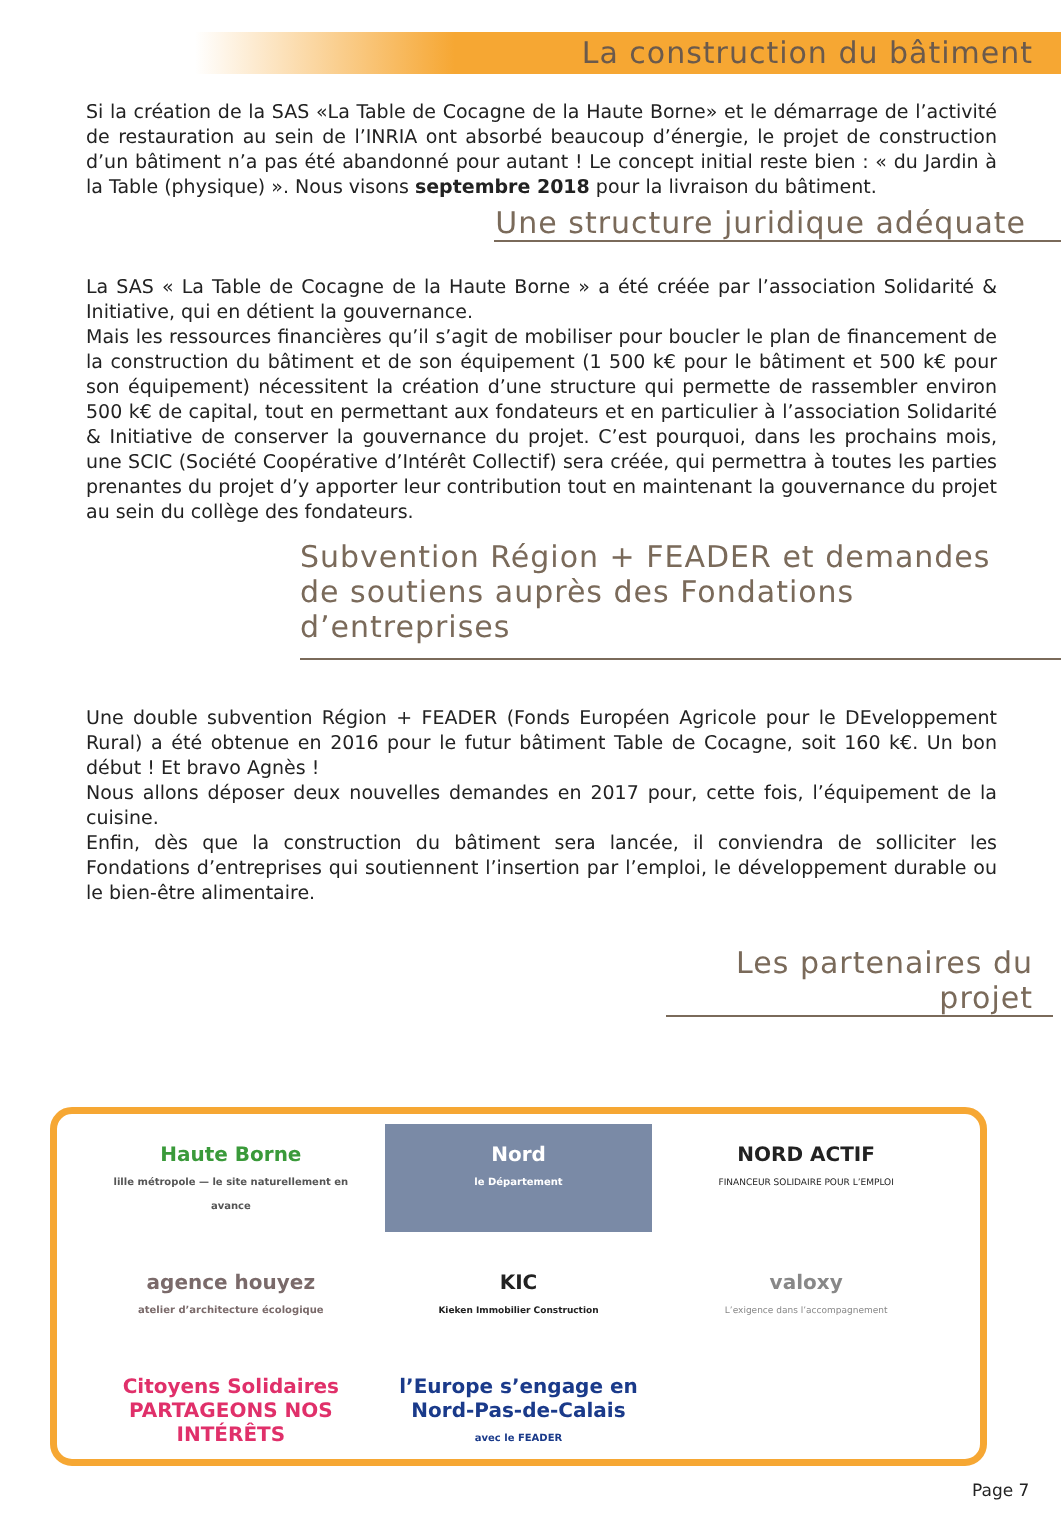La construction du bâtiment
Si la création de la SAS «La Table de Cocagne de la Haute Borne» et le démarrage de l’activité de restauration au sein de l’INRIA ont absorbé beaucoup d’énergie, le projet de construction d’un bâtiment n’a pas été abandonné pour autant ! Le concept initial reste bien : « du Jardin à la Table (physique) ». Nous visons septembre 2018 pour la livraison du bâtiment.
Une structure juridique adéquate
La SAS « La Table de Cocagne de la Haute Borne » a été créée par l’association Solidarité & Initiative, qui en détient la gouvernance.
Mais les ressources financières qu’il s’agit de mobiliser pour boucler le plan de financement de la construction du bâtiment et de son équipement (1 500 k€ pour le bâtiment et 500 k€ pour son équipement) nécessitent la création d’une structure qui permette de rassembler environ 500 k€ de capital, tout en permettant aux fondateurs et en particulier à l’association Solidarité & Initiative de conserver la gouvernance du projet. C’est pourquoi, dans les prochains mois, une SCIC (Société Coopérative d’Intérêt Collectif) sera créée, qui permettra à toutes les parties prenantes du projet d’y apporter leur contribution tout en maintenant la gouvernance du projet au sein du collège des fondateurs.
Subvention Région + FEADER et demandes
de soutiens auprès des Fondations d’entreprises
Une double subvention Région + FEADER (Fonds Européen Agricole pour le DEveloppement Rural) a été obtenue en 2016 pour le futur bâtiment Table de Cocagne, soit 160 k€. Un bon début ! Et bravo Agnès !
Nous allons déposer deux nouvelles demandes en 2017 pour, cette fois, l’équipement de la cuisine.
Enfin, dès que la construction du bâtiment sera lancée, il conviendra de solliciter les Fondations d’entreprises qui soutiennent l’insertion par l’emploi, le développement durable ou le bien-être alimentaire.
Les partenaires du projet
Haute Borne
lille métropole — le site naturellement en avance
Nord
le Département
NORD ACTIF
FINANCEUR SOLIDAIRE POUR L’EMPLOI
agence houyez
atelier d’architecture écologique
KIC
Kieken Immobilier Construction
valoxy
L’exigence dans l’accompagnement
Citoyens Solidaires
PARTAGEONS NOS INTÉRÊTS
l’Europe s’engage en Nord-Pas-de-Calais
avec le FEADER
Page 7